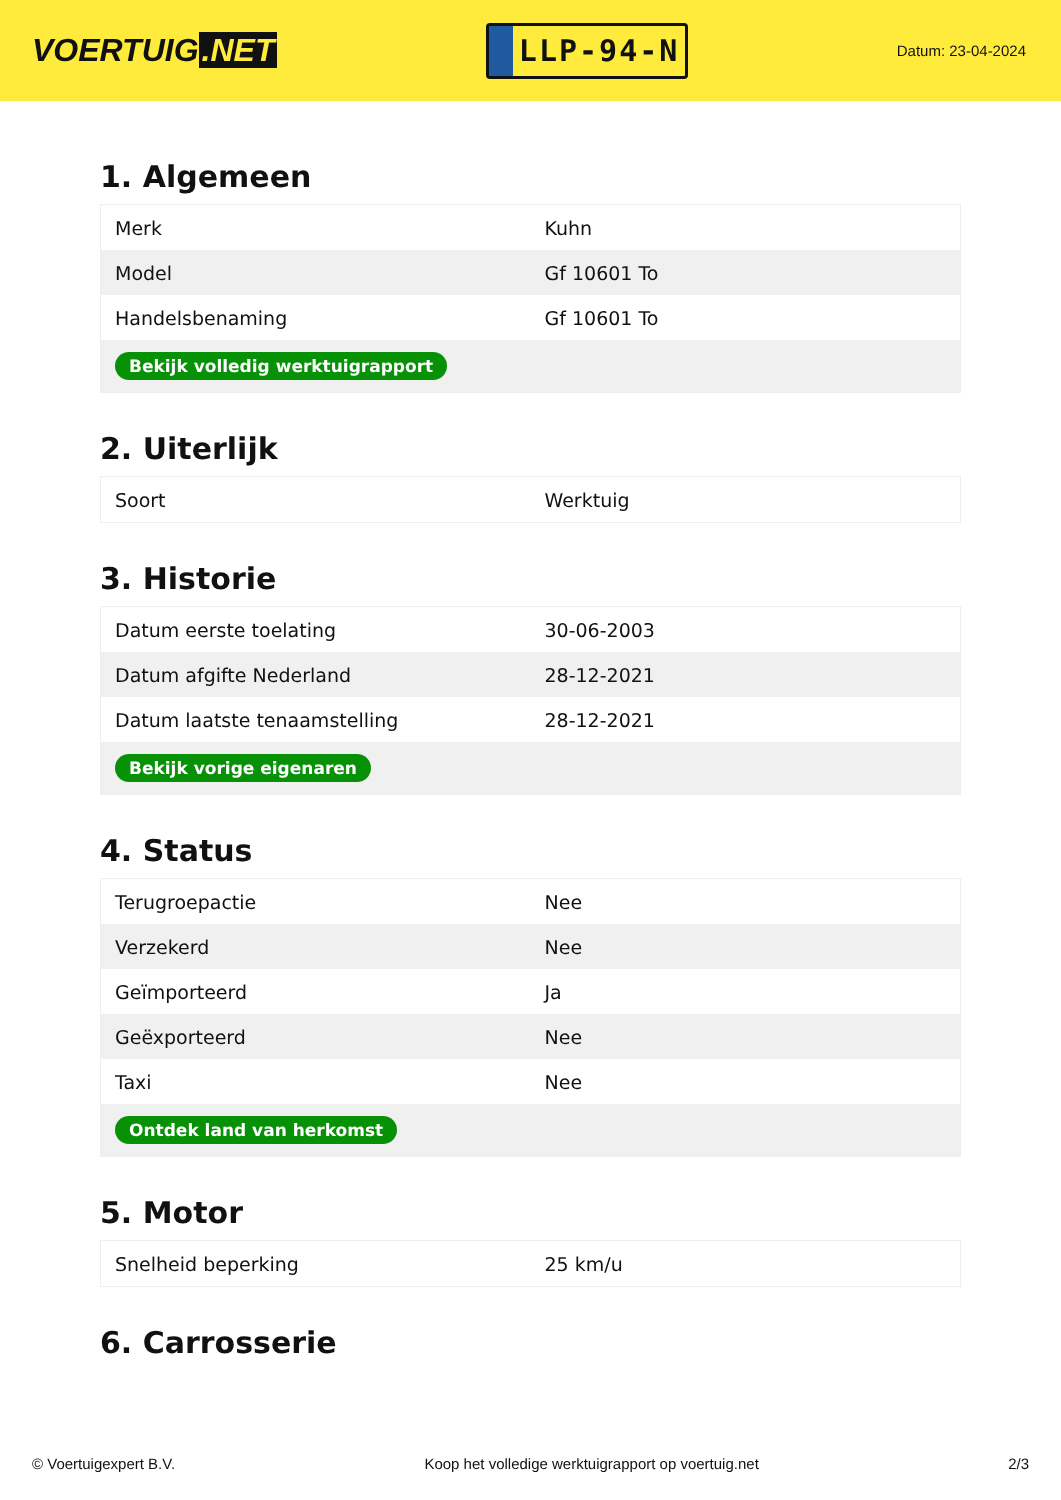VOERTUIG.NET
LLP-94-N
Datum: 23-04-2024
1. Algemeen
| Merk | Kuhn |
| Model | Gf 10601 To |
| Handelsbenaming | Gf 10601 To |
| Bekijk volledig werktuigrapport | |
2. Uiterlijk
| Soort | Werktuig |
3. Historie
| Datum eerste toelating | 30-06-2003 |
| Datum afgifte Nederland | 28-12-2021 |
| Datum laatste tenaamstelling | 28-12-2021 |
| Bekijk vorige eigenaren | |
4. Status
| Terugroepactie | Nee |
| Verzekerd | Nee |
| Geïmporteerd | Ja |
| Geëxporteerd | Nee |
| Taxi | Nee |
| Ontdek land van herkomst | |
5. Motor
| Snelheid beperking | 25 km/u |
6. Carrosserie
© Voertuigexpert B.V. Koop het volledige werktuigrapport op voertuig.net 2/3